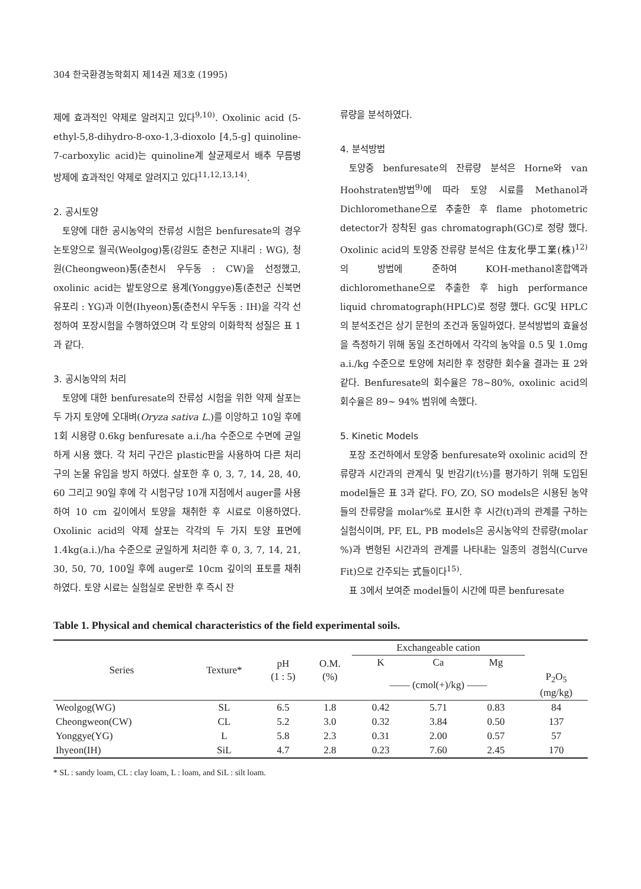304 한국환경농학회지 제14권 제3호 (1995)
제에 효과적인 약제로 알려지고 있다<sup>9,10)</sup>. Oxolinic acid (5-ethyl-5,8-dihydro-8-oxo-1,3-dioxolo [4,5-g] quinoline-7-carboxylic acid)는 quinoline계 살균제로서 배추 무름병 방제에 효과적인 약제로 알려지고 있다<sup>11,12,13,14)</sup>.
2. 공시토양
토양에 대한 공시농약의 잔류성 시험은 benfuresate의 경우 논토양으로 월곡(Weolgog)통(강원도 춘천군 지내리 : WG), 청원(Cheongweon)통(춘천시 우두동 : CW)을 선정했고, oxolinic acid는 밭토양으로 용계(Yonggye)통(춘천군 신북면 유포리 : YG)과 이현(Ihyeon)통(춘천시 우두동 : IH)을 각각 선정하여 포장시험을 수행하였으며 각 토양의 이화학적 성질은 표 1과 같다.
3. 공시농약의 처리
토양에 대한 benfuresate의 잔류성 시험을 위한 약제 살포는 두 가지 토양에 오대벼(Oryza sativa L.)를 이앙하고 10일 후에 1회 시용량 0.6kg benfuresate a.i./ha 수준으로 수면에 균일하게 시용 했다. 각 처리 구간은 plastic판을 사용하여 다른 처리구의 논물 유입을 방지 하였다. 살포한 후 0, 3, 7, 14, 28, 40, 60 그리고 90일 후에 각 시험구당 10개 지점에서 auger를 사용하여 10 cm 깊이에서 토양을 채취한 후 시료로 이용하였다. Oxolinic acid의 약제 살포는 각각의 두 가지 토양 표면에 1.4kg(a.i.)/ha 수준으로 균일하게 처리한 후 0, 3, 7, 14, 21, 30, 50, 70, 100일 후에 auger로 10cm 깊이의 표토를 채취하였다. 토양 시료는 실험실로 운반한 후 즉시 잔
류량을 분석하였다.
4. 분석방법
토양중 benfuresate의 잔류량 분석은 Horne와 van Hoohstraten방법<sup>9)</sup>에 따라 토양 시료를 Methanol과 Dichloromethane으로 추출한 후 flame photometric detector가 장착된 gas chromatograph(GC)로 정량 했다. Oxolinic acid의 토양중 잔류량 분석은 住友化學工業(株)<sup>12)</sup>의 방법에 준하여 KOH-methanol혼합액과 dichloromethane으로 추출한 후 high performance liquid chromatograph(HPLC)로 정량 했다. GC및 HPLC의 분석조건은 상기 문헌의 조건과 동일하였다. 분석방법의 효율성을 측정하기 위해 동일 조건하에서 각각의 농약을 0.5 및 1.0mg a.i./kg 수준으로 토양에 처리한 후 정량한 회수율 결과는 표 2와 같다. Benfuresate의 회수율은 78~80%, oxolinic acid의 회수율은 89~ 94% 범위에 속했다.
5. Kinetic Models
포장 조건하에서 토양중 benfuresate와 oxolinic acid의 잔류량과 시간과의 관계식 및 반감기(t½)를 평가하기 위해 도입된 model들은 표 3과 같다. FO, ZO, SO models은 시용된 농약들의 잔류량을 molar%로 표시한 후 시간(t)과의 관계를 구하는 실험식이며, PF, EL, PB models은 공시농약의 잔류량(molar %)과 변형된 시간과의 관계를 나타내는 일종의 경험식(Curve Fit)으로 간주되는 式들이다<sup>15)</sup>.
표 3에서 보여준 model들이 시간에 따른 benfuresate
Table 1. Physical and chemical characteristics of the field experimental soils.
| Series | Texture* | pH (1 : 5) | O.M. (%) | Exchangeable cation | | | |
| --- | --- | --- | --- | --- | --- | --- | --- |
| | | | | K | Ca | Mg | |
| | | | | —— (cmol(+)/kg) —— | | | P<sub>2</sub>O<sub>5</sub> (mg/kg) |
| Weolgog(WG) | SL | 6.5 | 1.8 | 0.42 | 5.71 | 0.83 | 84 |
| Cheongweon(CW) | CL | 5.2 | 3.0 | 0.32 | 3.84 | 0.50 | 137 |
| Yonggye(YG) | L | 5.8 | 2.3 | 0.31 | 2.00 | 0.57 | 57 |
| Ihyeon(IH) | SiL | 4.7 | 2.8 | 0.23 | 7.60 | 2.45 | 170 |
* SL : sandy loam, CL : clay loam, L : loam, and SiL : silt loam.